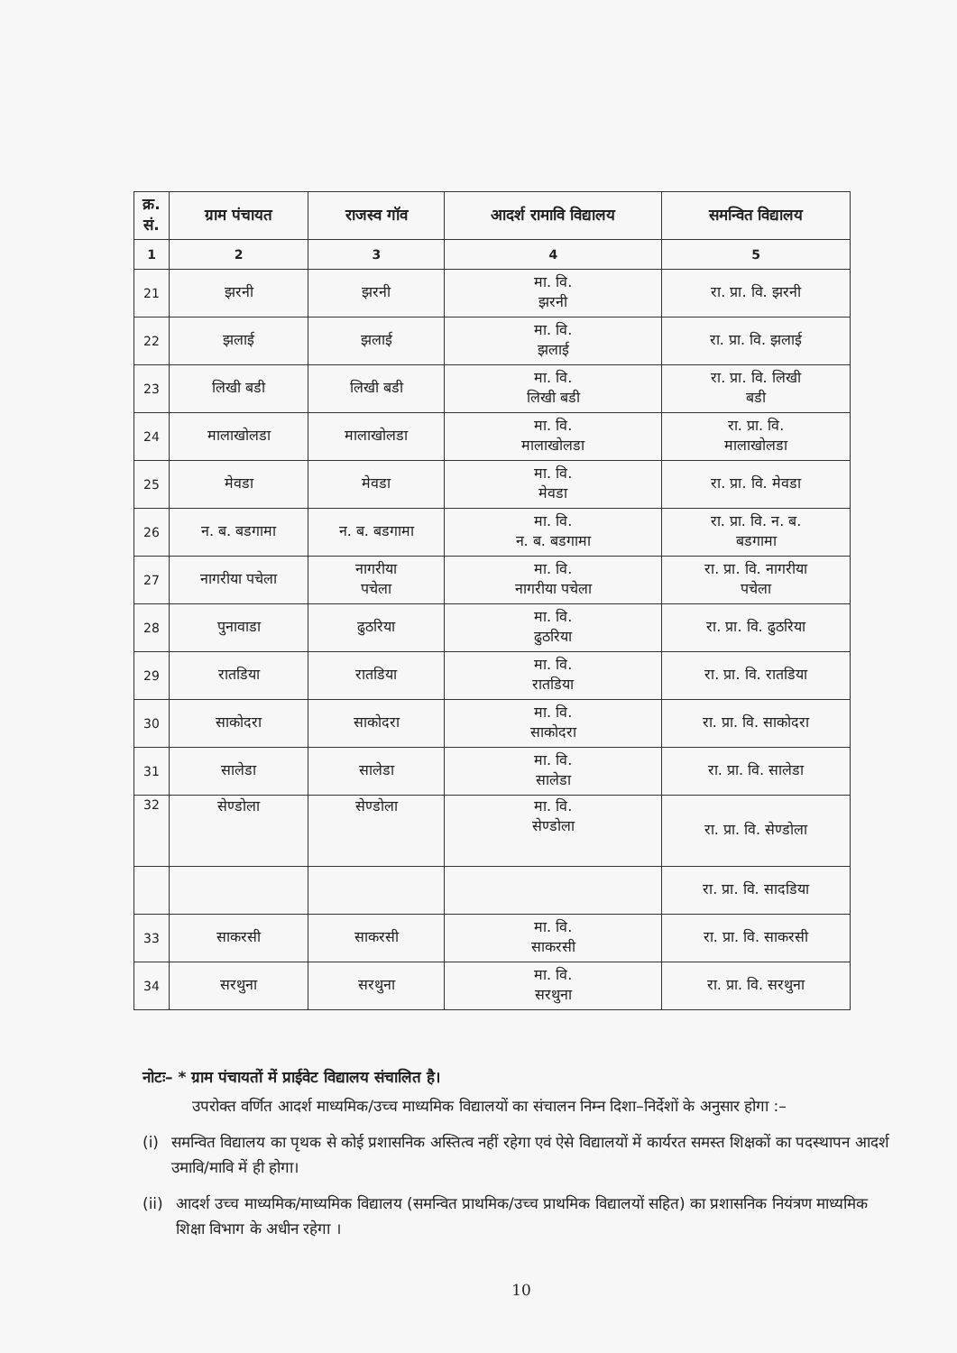| क्र. सं. | ग्राम पंचायत | राजस्व गॉव | आदर्श रामावि विद्यालय | समन्वित विद्यालय |
| --- | --- | --- | --- | --- |
| 1 | 2 | 3 | 4 | 5 |
| 21 | झरनी | झरनी | मा. वि. झरनी | रा. प्रा. वि. झरनी |
| 22 | झलाई | झलाई | मा. वि. झलाई | रा. प्रा. वि. झलाई |
| 23 | लिखी बडी | लिखी बडी | मा. वि. लिखी बडी | रा. प्रा. वि. लिखी बडी |
| 24 | मालाखोलडा | मालाखोलडा | मा. वि. मालाखोलडा | रा. प्रा. वि. मालाखोलडा |
| 25 | मेवडा | मेवडा | मा. वि. मेवडा | रा. प्रा. वि. मेवडा |
| 26 | न. ब. बडगामा | न. ब. बडगामा | मा. वि. न. ब. बडगामा | रा. प्रा. वि. न. ब. बडगामा |
| 27 | नागरीया पचेला | नागरीया पचेला | मा. वि. नागरीया पचेला | रा. प्रा. वि. नागरीया पचेला |
| 28 | पुनावाडा | ढुठरिया | मा. वि. ढुठरिया | रा. प्रा. वि. ढुठरिया |
| 29 | रातडिया | रातडिया | मा. वि. रातडिया | रा. प्रा. वि. रातडिया |
| 30 | साकोदरा | साकोदरा | मा. वि. साकोदरा | रा. प्रा. वि. साकोदरा |
| 31 | सालेडा | सालेडा | मा. वि. सालेडा | रा. प्रा. वि. सालेडा |
| 32 | सेण्डोला | सेण्डोला | मा. वि. सेण्डोला | रा. प्रा. वि. सेण्डोला |
| | | | | रा. प्रा. वि. सादडिया |
| 33 | साकरसी | साकरसी | मा. वि. साकरसी | रा. प्रा. वि. साकरसी |
| 34 | सरथुना | सरथुना | मा. वि. सरथुना | रा. प्रा. वि. सरथुना |
नोटः– * ग्राम पंचायतों में प्राईवेट विद्यालय संचालित है।
उपरोक्त वर्णित आदर्श माध्यमिक/उच्च माध्यमिक विद्यालयों का संचालन निम्न दिशा–निर्देशों के अनुसार होगा :–
(i) समन्वित विद्यालय का पृथक से कोई प्रशासनिक अस्तित्व नहीं रहेगा एवं ऐसे विद्यालयों में कार्यरत समस्त शिक्षकों का पदस्थापन आदर्श उमावि/मावि में ही होगा।
(ii) आदर्श उच्च माध्यमिक/माध्यमिक विद्यालय (समन्वित प्राथमिक/उच्च प्राथमिक विद्यालयों सहित) का प्रशासनिक नियंत्रण माध्यमिक शिक्षा विभाग के अधीन रहेगा ।
10